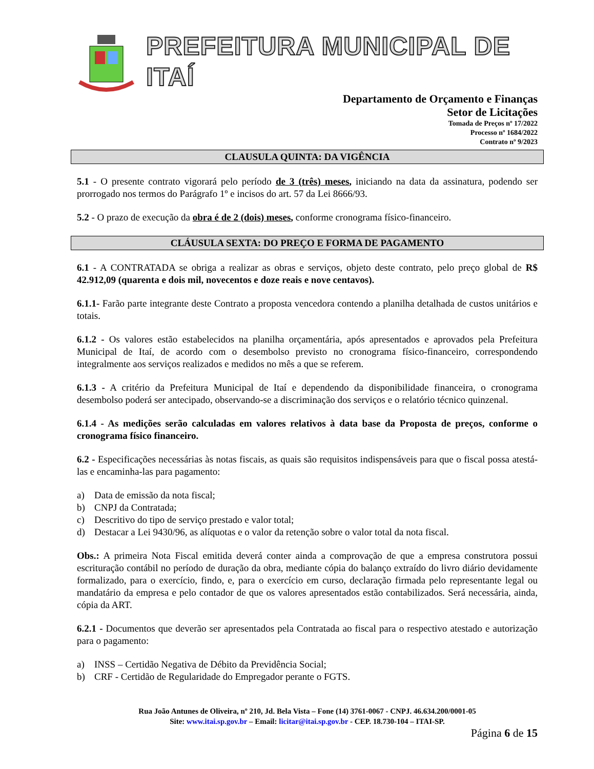PREFEITURA MUNICIPAL DE ITAÍ
Departamento de Orçamento e Finanças
Setor de Licitações
Tomada de Preços nº 17/2022
Processo nº 1684/2022
Contrato nº 9/2023
CLAUSULA QUINTA: DA VIGÊNCIA
5.1 - O presente contrato vigorará pelo período de 3 (três) meses, iniciando na data da assinatura, podendo ser prorrogado nos termos do Parágrafo 1º e incisos do art. 57 da Lei 8666/93.
5.2 - O prazo de execução da obra é de 2 (dois) meses, conforme cronograma físico-financeiro.
CLÁUSULA SEXTA: DO PREÇO E FORMA DE PAGAMENTO
6.1 - A CONTRATADA se obriga a realizar as obras e serviços, objeto deste contrato, pelo preço global de R$ 42.912,09 (quarenta e dois mil, novecentos e doze reais e nove centavos).
6.1.1- Farão parte integrante deste Contrato a proposta vencedora contendo a planilha detalhada de custos unitários e totais.
6.1.2 - Os valores estão estabelecidos na planilha orçamentária, após apresentados e aprovados pela Prefeitura Municipal de Itaí, de acordo com o desembolso previsto no cronograma físico-financeiro, correspondendo integralmente aos serviços realizados e medidos no mês a que se referem.
6.1.3 - A critério da Prefeitura Municipal de Itaí e dependendo da disponibilidade financeira, o cronograma desembolso poderá ser antecipado, observando-se a discriminação dos serviços e o relatório técnico quinzenal.
6.1.4 - As medições serão calculadas em valores relativos à data base da Proposta de preços, conforme o cronograma físico financeiro.
6.2 - Especificações necessárias às notas fiscais, as quais são requisitos indispensáveis para que o fiscal possa atestá-las e encaminha-las para pagamento:
a) Data de emissão da nota fiscal;
b) CNPJ da Contratada;
c) Descritivo do tipo de serviço prestado e valor total;
d) Destacar a Lei 9430/96, as alíquotas e o valor da retenção sobre o valor total da nota fiscal.
Obs.: A primeira Nota Fiscal emitida deverá conter ainda a comprovação de que a empresa construtora possui escrituração contábil no período de duração da obra, mediante cópia do balanço extraído do livro diário devidamente formalizado, para o exercício, findo, e, para o exercício em curso, declaração firmada pelo representante legal ou mandatário da empresa e pelo contador de que os valores apresentados estão contabilizados. Será necessária, ainda, cópia da ART.
6.2.1 - Documentos que deverão ser apresentados pela Contratada ao fiscal para o respectivo atestado e autorização para o pagamento:
a) INSS – Certidão Negativa de Débito da Previdência Social;
b) CRF - Certidão de Regularidade do Empregador perante o FGTS.
Rua João Antunes de Oliveira, nº 210, Jd. Bela Vista – Fone (14) 3761-0067 - CNPJ. 46.634.200/0001-05
Site: www.itai.sp.gov.br – Email: licitar@itai.sp.gov.br - CEP. 18.730-104 – ITAI-SP.
Página 6 de 15